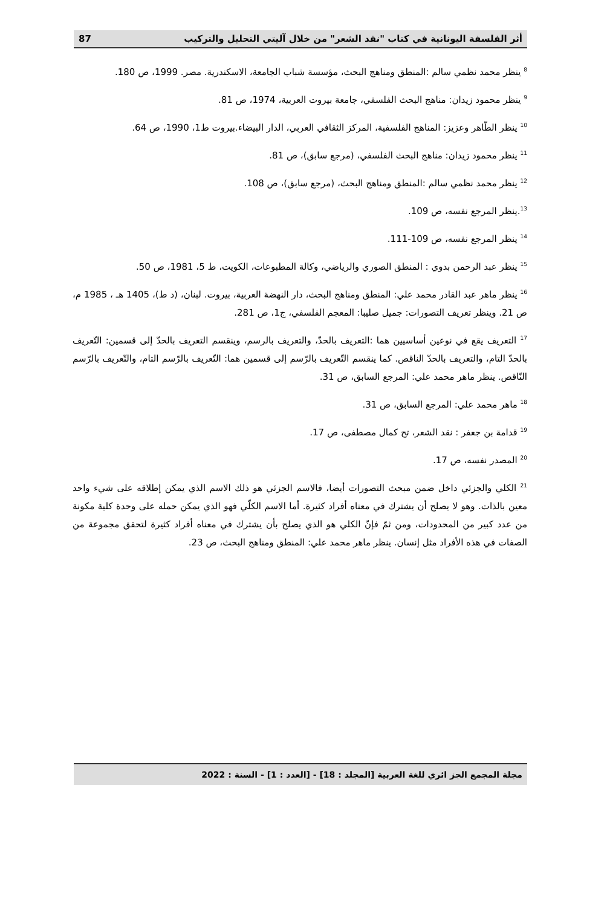أثر الفلسفة اليونانية في كتاب "نقد الشعر" من خلال آليتي التحليل والتركيب 87
<sup>8</sup> ينظر محمد نظمي سالم :المنطق ومناهج البحث، مؤسسة شباب الجامعة، الاسكندرية. مصر. 1999، ص 180.
<sup>9</sup> ينظر محمود زيدان: مناهج البحث الفلسفي، جامعة بيروت العربية، 1974، ص 81.
<sup>10</sup> ينظر الطّاهر وعزيز: المناهج الفلسفية، المركز الثقافي العربي، الدار البيضاء.بيروت ط1، 1990، ص 64.
<sup>11</sup> ينظر محمود زيدان: مناهج البحث الفلسفي، (مرجع سابق)، ص 81.
<sup>12</sup> ينظر محمد نظمي سالم :المنطق ومناهج البحث، (مرجع سابق)، ص 108.
<sup>13</sup>.ينظر المرجع نفسه، ص 109.
<sup>14</sup> ينظر المرجع نفسه، ص 109-111.
<sup>15</sup> ينظر عبد الرحمن بدوي : المنطق الصوري والرياضي، وكالة المطبوعات، الكويت، ط 5، 1981، ص 50.
<sup>16</sup> ينظر ماهر عبد القادر محمد علي: المنطق ومناهج البحث، دار النهضة العربية، بيروت. لبنان، (د ط)، 1405 هـ ، 1985 م، ص 21. وينظر تعريف التصورات: جميل صليبا: المعجم الفلسفي، ج1، ص 281.
<sup>17</sup> التعريف يقع في نوعين أساسيين هما :التعريف بالحدّ، والتعريف بالرسم، وينقسم التعريف بالحدّ إلى قسمين: التّعريف بالحدّ التام، والتعريف بالحدّ الناقص. كما ينقسم التّعريف بالرّسم إلى قسمين هما: التّعريف بالرّسم التام، والتّعريف بالرّسم النّاقص. ينظر ماهر محمد علي: المرجع السابق، ص 31.
<sup>18</sup> ماهر محمد علي: المرجع السابق، ص 31.
<sup>19</sup> قدامة بن جعفر : نقد الشعر، تح كمال مصطفى، ص 17.
<sup>20</sup> المصدر نفسه، ص 17.
<sup>21</sup> الكلي والجزئي داخل ضمن مبحث التصورات أيضا، فالاسم الجزئي هو ذلك الاسم الذي يمكن إطلاقه على شيء واحد معين بالذات. وهو لا يصلح أن يشترك في معناه أفراد كثيرة. أما الاسم الكلّي فهو الذي يمكن حمله على وحدة كلية مكونة من عدد كبير من المحدودات، ومن ثمّ فإنّ الكلي هو الذي يصلح بأن يشترك في معناه أفراد كثيرة لتحقق مجموعة من الصفات في هذه الأفراد مثل إنسان. ينظر ماهر محمد علي: المنطق ومناهج البحث، ص 23.
مجلة المجمع الجز ائري للغة العربية [المجلد : 18] - [العدد : 1] - السنة : 2022